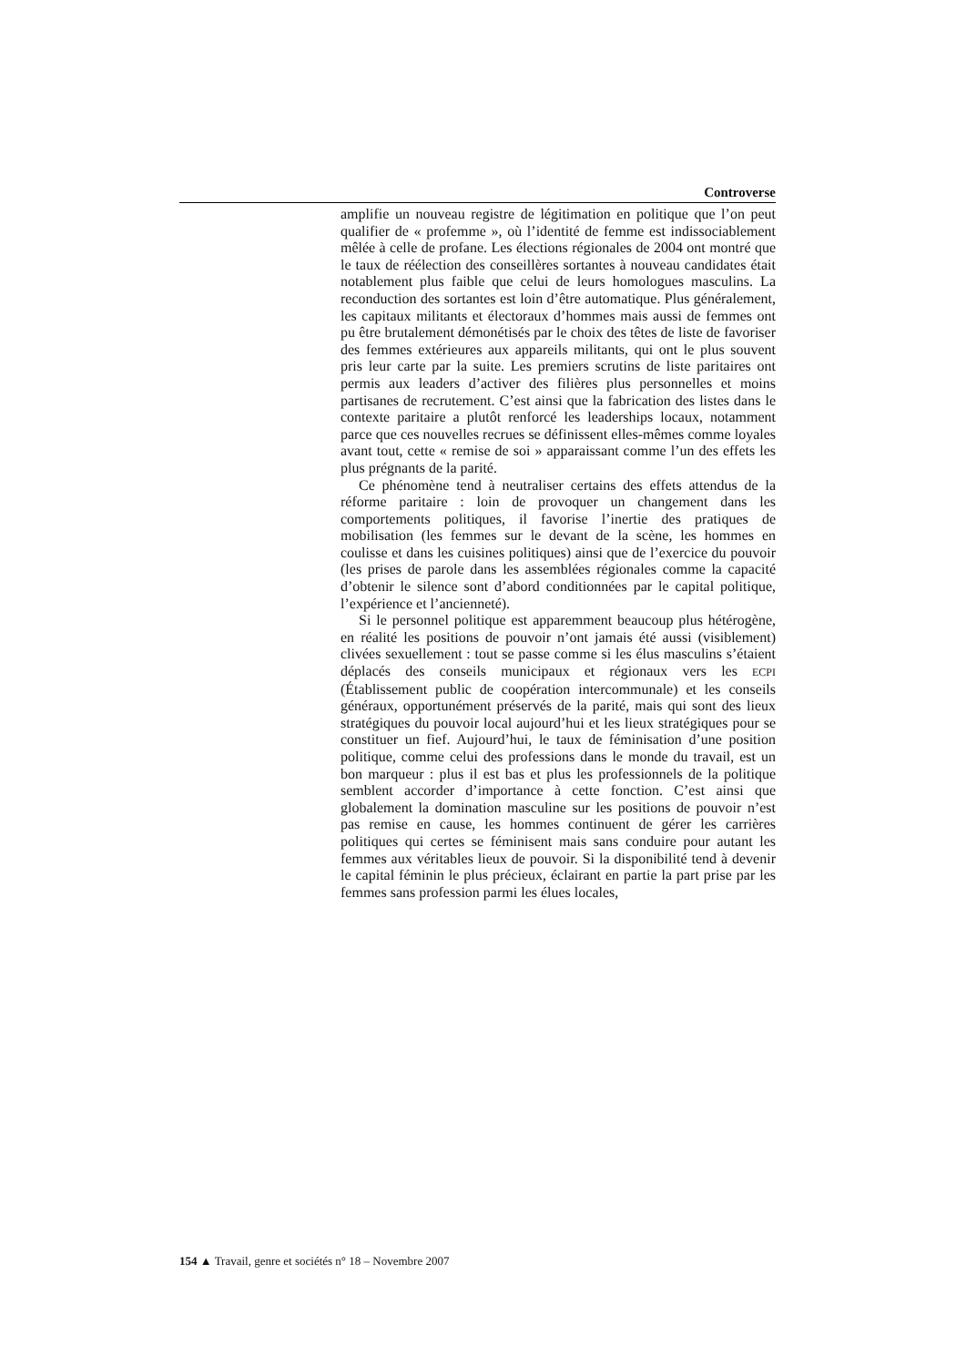Controverse
amplifie un nouveau registre de légitimation en politique que l’on peut qualifier de « profemme », où l’identité de femme est indissociablement mêlée à celle de profane. Les élections régionales de 2004 ont montré que le taux de réélection des conseillères sortantes à nouveau candidates était notablement plus faible que celui de leurs homologues masculins. La reconduction des sortantes est loin d’être automatique. Plus généralement, les capitaux militants et électoraux d’hommes mais aussi de femmes ont pu être brutalement démonétisés par le choix des têtes de liste de favoriser des femmes extérieures aux appareils militants, qui ont le plus souvent pris leur carte par la suite. Les premiers scrutins de liste paritaires ont permis aux leaders d’activer des filières plus personnelles et moins partisanes de recrutement. C’est ainsi que la fabrication des listes dans le contexte paritaire a plutôt renforcé les leaderships locaux, notamment parce que ces nouvelles recrues se définissent elles-mêmes comme loyales avant tout, cette « remise de soi » apparaissant comme l’un des effets les plus prégnants de la parité.
Ce phénomène tend à neutraliser certains des effets attendus de la réforme paritaire : loin de provoquer un changement dans les comportements politiques, il favorise l’inertie des pratiques de mobilisation (les femmes sur le devant de la scène, les hommes en coulisse et dans les cuisines politiques) ainsi que de l’exercice du pouvoir (les prises de parole dans les assemblées régionales comme la capacité d’obtenir le silence sont d’abord conditionnées par le capital politique, l’expérience et l’ancienneté).
Si le personnel politique est apparemment beaucoup plus hétérogène, en réalité les positions de pouvoir n’ont jamais été aussi (visiblement) clivées sexuellement : tout se passe comme si les élus masculins s’étaient déplacés des conseils municipaux et régionaux vers les ECPI (Établissement public de coopération intercommunale) et les conseils généraux, opportunément préservés de la parité, mais qui sont des lieux stratégiques du pouvoir local aujourd’hui et les lieux stratégiques pour se constituer un fief. Aujourd’hui, le taux de féminisation d’une position politique, comme celui des professions dans le monde du travail, est un bon marqueur : plus il est bas et plus les professionnels de la politique semblent accorder d’importance à cette fonction. C’est ainsi que globalement la domination masculine sur les positions de pouvoir n’est pas remise en cause, les hommes continuent de gérer les carrières politiques qui certes se féminisent mais sans conduire pour autant les femmes aux véritables lieux de pouvoir. Si la disponibilité tend à devenir le capital féminin le plus précieux, éclairant en partie la part prise par les femmes sans profession parmi les élues locales,
154 ▲ Travail, genre et sociétés n° 18 – Novembre 2007